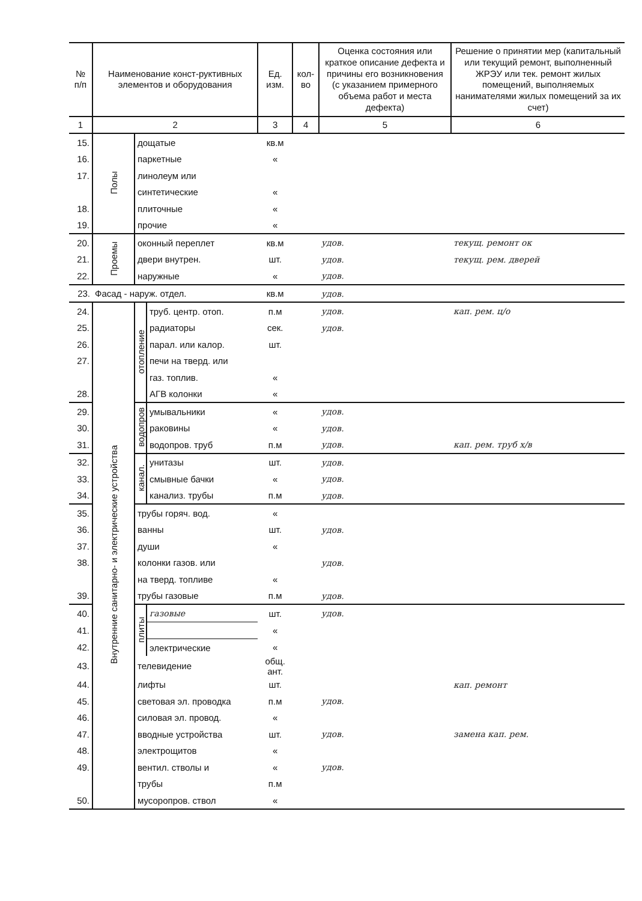| № п/п | Наименование конст-руктивных элементов и оборудования | | | Ед. изм. | кол-во | Оценка состояния или краткое описание дефекта и причины его возникновения (с указанием примерного объема работ и места дефекта) | Решение о принятии мер (капитальный или текущий ремонт, выполненный ЖРЭУ или тек. ремонт жилых помещений, выполняемых нанимателями жилых помещений за их счет) |
| --- | --- | --- | --- | --- | --- | --- | --- |
| 1 | 2 | | | 3 | 4 | 5 | 6 |
| 15. | Полы | дощатые | | кв.м | | | |
| 16. | | паркетные | | « | | | |
| 17. | | линолеум или | | | | | |
| | | синтетические | | « | | | |
| 18. | | плиточные | | « | | | |
| 19. | | прочие | | « | | | |
| 20. | Проемы | оконный переплет | | кв.м | | удов. | текущ. ремонт ок |
| 21. | | двери внутрен. | | шт. | | удов. | текущ. рем. дверей |
| 22. | | наружные | | « | | удов. | |
| 23. | Фасад - наруж. отдел. | | | кв.м | | удов. | |
| 24. | Внутренние санитарно- и электрические устройства | отопление | труб. центр. отоп. | п.м | | удов. | кап. рем. ц/о |
| 25. | | | радиаторы | сек. | | удов. | |
| 26. | | | парал. или калор. | шт. | | | |
| 27. | | | печи на тверд. или | | | | |
| | | | газ. топлив. | « | | | |
| 28. | | | АГВ колонки | « | | | |
| 29. | | водопров | умывальники | « | | удов. | |
| 30. | | | раковины | « | | удов. | |
| 31. | | | водопров. труб | п.м | | удов. | кап. рем. труб х/в |
| 32. | | канал. | унитазы | шт. | | удов. | |
| 33. | | | смывные бачки | « | | удов. | |
| 34. | | | канализ. трубы | п.м | | удов. | |
| 35. | | трубы горяч. вод. | | « | | | |
| 36. | | ванны | | шт. | | удов. | |
| 37. | | души | | « | | | |
| 38. | | колонки газов. или | | | | удов. | |
| | | на тверд. топливе | | « | | | |
| 39. | | трубы газовые | | п.м | | удов. | |
| 40. | | плиты | газовые | шт. | | удов. | |
| 41. | | | | « | | | |
| 42. | | | электрические | « | | | |
| 43. | | телевидение | | общ. ант. | | | |
| 44. | | лифты | | шт. | | | кап. ремонт |
| 45. | | световая эл. проводка | | п.м | | удов. | |
| 46. | | силовая эл. провод. | | « | | | |
| 47. | | вводные устройства | | шт. | | удов. | замена кап. рем. |
| 48. | | электрощитов | | « | | | |
| 49. | | вентил. стволы и | | « | | удов. | |
| | | трубы | | п.м | | | |
| 50. | | мусоропров. ствол | | « | | | |